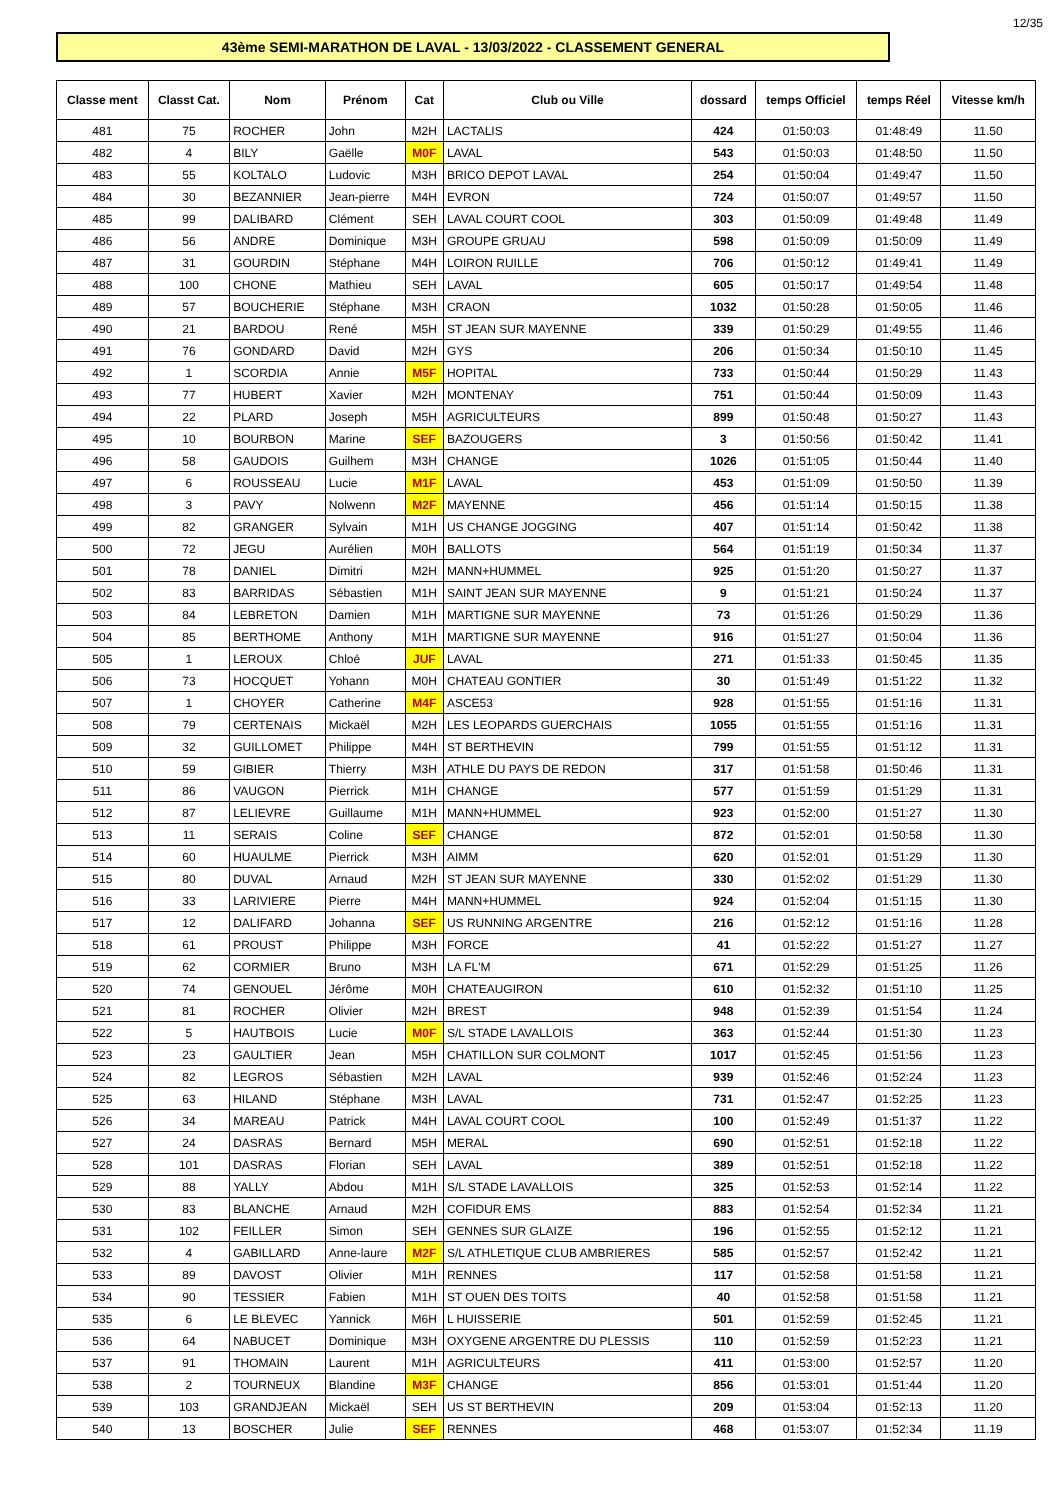12/35
43ème SEMI-MARATHON DE LAVAL - 13/03/2022 - CLASSEMENT GENERAL
| Classe ment | Classt Cat. | Nom | Prénom | Cat | Club ou Ville | dossard | temps Officiel | temps Réel | Vitesse km/h |
| --- | --- | --- | --- | --- | --- | --- | --- | --- | --- |
| 481 | 75 | ROCHER | John | M2H | LACTALIS | 424 | 01:50:03 | 01:48:49 | 11.50 |
| 482 | 4 | BILY | Gaëlle | M0F | LAVAL | 543 | 01:50:03 | 01:48:50 | 11.50 |
| 483 | 55 | KOLTALO | Ludovic | M3H | BRICO DEPOT LAVAL | 254 | 01:50:04 | 01:49:47 | 11.50 |
| 484 | 30 | BEZANNIER | Jean-pierre | M4H | EVRON | 724 | 01:50:07 | 01:49:57 | 11.50 |
| 485 | 99 | DALIBARD | Clément | SEH | LAVAL COURT COOL | 303 | 01:50:09 | 01:49:48 | 11.49 |
| 486 | 56 | ANDRE | Dominique | M3H | GROUPE GRUAU | 598 | 01:50:09 | 01:50:09 | 11.49 |
| 487 | 31 | GOURDIN | Stéphane | M4H | LOIRON RUILLE | 706 | 01:50:12 | 01:49:41 | 11.49 |
| 488 | 100 | CHONE | Mathieu | SEH | LAVAL | 605 | 01:50:17 | 01:49:54 | 11.48 |
| 489 | 57 | BOUCHERIE | Stéphane | M3H | CRAON | 1032 | 01:50:28 | 01:50:05 | 11.46 |
| 490 | 21 | BARDOU | René | M5H | ST JEAN SUR MAYENNE | 339 | 01:50:29 | 01:49:55 | 11.46 |
| 491 | 76 | GONDARD | David | M2H | GYS | 206 | 01:50:34 | 01:50:10 | 11.45 |
| 492 | 1 | SCORDIA | Annie | M5F | HOPITAL | 733 | 01:50:44 | 01:50:29 | 11.43 |
| 493 | 77 | HUBERT | Xavier | M2H | MONTENAY | 751 | 01:50:44 | 01:50:09 | 11.43 |
| 494 | 22 | PLARD | Joseph | M5H | AGRICULTEURS | 899 | 01:50:48 | 01:50:27 | 11.43 |
| 495 | 10 | BOURBON | Marine | SEF | BAZOUGERS | 3 | 01:50:56 | 01:50:42 | 11.41 |
| 496 | 58 | GAUDOIS | Guilhem | M3H | CHANGE | 1026 | 01:51:05 | 01:50:44 | 11.40 |
| 497 | 6 | ROUSSEAU | Lucie | M1F | LAVAL | 453 | 01:51:09 | 01:50:50 | 11.39 |
| 498 | 3 | PAVY | Nolwenn | M2F | MAYENNE | 456 | 01:51:14 | 01:50:15 | 11.38 |
| 499 | 82 | GRANGER | Sylvain | M1H | US CHANGE JOGGING | 407 | 01:51:14 | 01:50:42 | 11.38 |
| 500 | 72 | JEGU | Aurélien | M0H | BALLOTS | 564 | 01:51:19 | 01:50:34 | 11.37 |
| 501 | 78 | DANIEL | Dimitri | M2H | MANN+HUMMEL | 925 | 01:51:20 | 01:50:27 | 11.37 |
| 502 | 83 | BARRIDAS | Sébastien | M1H | SAINT JEAN SUR MAYENNE | 9 | 01:51:21 | 01:50:24 | 11.37 |
| 503 | 84 | LEBRETON | Damien | M1H | MARTIGNE SUR MAYENNE | 73 | 01:51:26 | 01:50:29 | 11.36 |
| 504 | 85 | BERTHOME | Anthony | M1H | MARTIGNE SUR MAYENNE | 916 | 01:51:27 | 01:50:04 | 11.36 |
| 505 | 1 | LEROUX | Chloé | JUF | LAVAL | 271 | 01:51:33 | 01:50:45 | 11.35 |
| 506 | 73 | HOCQUET | Yohann | M0H | CHATEAU GONTIER | 30 | 01:51:49 | 01:51:22 | 11.32 |
| 507 | 1 | CHOYER | Catherine | M4F | ASCE53 | 928 | 01:51:55 | 01:51:16 | 11.31 |
| 508 | 79 | CERTENAIS | Mickaël | M2H | LES LEOPARDS GUERCHAIS | 1055 | 01:51:55 | 01:51:16 | 11.31 |
| 509 | 32 | GUILLOMET | Philippe | M4H | ST BERTHEVIN | 799 | 01:51:55 | 01:51:12 | 11.31 |
| 510 | 59 | GIBIER | Thierry | M3H | ATHLE DU PAYS DE REDON | 317 | 01:51:58 | 01:50:46 | 11.31 |
| 511 | 86 | VAUGON | Pierrick | M1H | CHANGE | 577 | 01:51:59 | 01:51:29 | 11.31 |
| 512 | 87 | LELIEVRE | Guillaume | M1H | MANN+HUMMEL | 923 | 01:52:00 | 01:51:27 | 11.30 |
| 513 | 11 | SERAIS | Coline | SEF | CHANGE | 872 | 01:52:01 | 01:50:58 | 11.30 |
| 514 | 60 | HUAULME | Pierrick | M3H | AIMM | 620 | 01:52:01 | 01:51:29 | 11.30 |
| 515 | 80 | DUVAL | Arnaud | M2H | ST JEAN SUR MAYENNE | 330 | 01:52:02 | 01:51:29 | 11.30 |
| 516 | 33 | LARIVIERE | Pierre | M4H | MANN+HUMMEL | 924 | 01:52:04 | 01:51:15 | 11.30 |
| 517 | 12 | DALIFARD | Johanna | SEF | US RUNNING ARGENTRE | 216 | 01:52:12 | 01:51:16 | 11.28 |
| 518 | 61 | PROUST | Philippe | M3H | FORCE | 41 | 01:52:22 | 01:51:27 | 11.27 |
| 519 | 62 | CORMIER | Bruno | M3H | LA FL'M | 671 | 01:52:29 | 01:51:25 | 11.26 |
| 520 | 74 | GENOUEL | Jérôme | M0H | CHATEAUGIRON | 610 | 01:52:32 | 01:51:10 | 11.25 |
| 521 | 81 | ROCHER | Olivier | M2H | BREST | 948 | 01:52:39 | 01:51:54 | 11.24 |
| 522 | 5 | HAUTBOIS | Lucie | M0F | S/L STADE LAVALLOIS | 363 | 01:52:44 | 01:51:30 | 11.23 |
| 523 | 23 | GAULTIER | Jean | M5H | CHATILLON SUR COLMONT | 1017 | 01:52:45 | 01:51:56 | 11.23 |
| 524 | 82 | LEGROS | Sébastien | M2H | LAVAL | 939 | 01:52:46 | 01:52:24 | 11.23 |
| 525 | 63 | HILAND | Stéphane | M3H | LAVAL | 731 | 01:52:47 | 01:52:25 | 11.23 |
| 526 | 34 | MAREAU | Patrick | M4H | LAVAL COURT COOL | 100 | 01:52:49 | 01:51:37 | 11.22 |
| 527 | 24 | DASRAS | Bernard | M5H | MERAL | 690 | 01:52:51 | 01:52:18 | 11.22 |
| 528 | 101 | DASRAS | Florian | SEH | LAVAL | 389 | 01:52:51 | 01:52:18 | 11.22 |
| 529 | 88 | YALLY | Abdou | M1H | S/L STADE LAVALLOIS | 325 | 01:52:53 | 01:52:14 | 11.22 |
| 530 | 83 | BLANCHE | Arnaud | M2H | COFIDUR EMS | 883 | 01:52:54 | 01:52:34 | 11.21 |
| 531 | 102 | FEILLER | Simon | SEH | GENNES SUR GLAIZE | 196 | 01:52:55 | 01:52:12 | 11.21 |
| 532 | 4 | GABILLARD | Anne-laure | M2F | S/L ATHLETIQUE CLUB AMBRIERES | 585 | 01:52:57 | 01:52:42 | 11.21 |
| 533 | 89 | DAVOST | Olivier | M1H | RENNES | 117 | 01:52:58 | 01:51:58 | 11.21 |
| 534 | 90 | TESSIER | Fabien | M1H | ST OUEN DES TOITS | 40 | 01:52:58 | 01:51:58 | 11.21 |
| 535 | 6 | LE BLEVEC | Yannick | M6H | L HUISSERIE | 501 | 01:52:59 | 01:52:45 | 11.21 |
| 536 | 64 | NABUCET | Dominique | M3H | OXYGENE ARGENTRE DU PLESSIS | 110 | 01:52:59 | 01:52:23 | 11.21 |
| 537 | 91 | THOMAIN | Laurent | M1H | AGRICULTEURS | 411 | 01:53:00 | 01:52:57 | 11.20 |
| 538 | 2 | TOURNEUX | Blandine | M3F | CHANGE | 856 | 01:53:01 | 01:51:44 | 11.20 |
| 539 | 103 | GRANDJEAN | Mickaël | SEH | US ST BERTHEVIN | 209 | 01:53:04 | 01:52:13 | 11.20 |
| 540 | 13 | BOSCHER | Julie | SEF | RENNES | 468 | 01:53:07 | 01:52:34 | 11.19 |